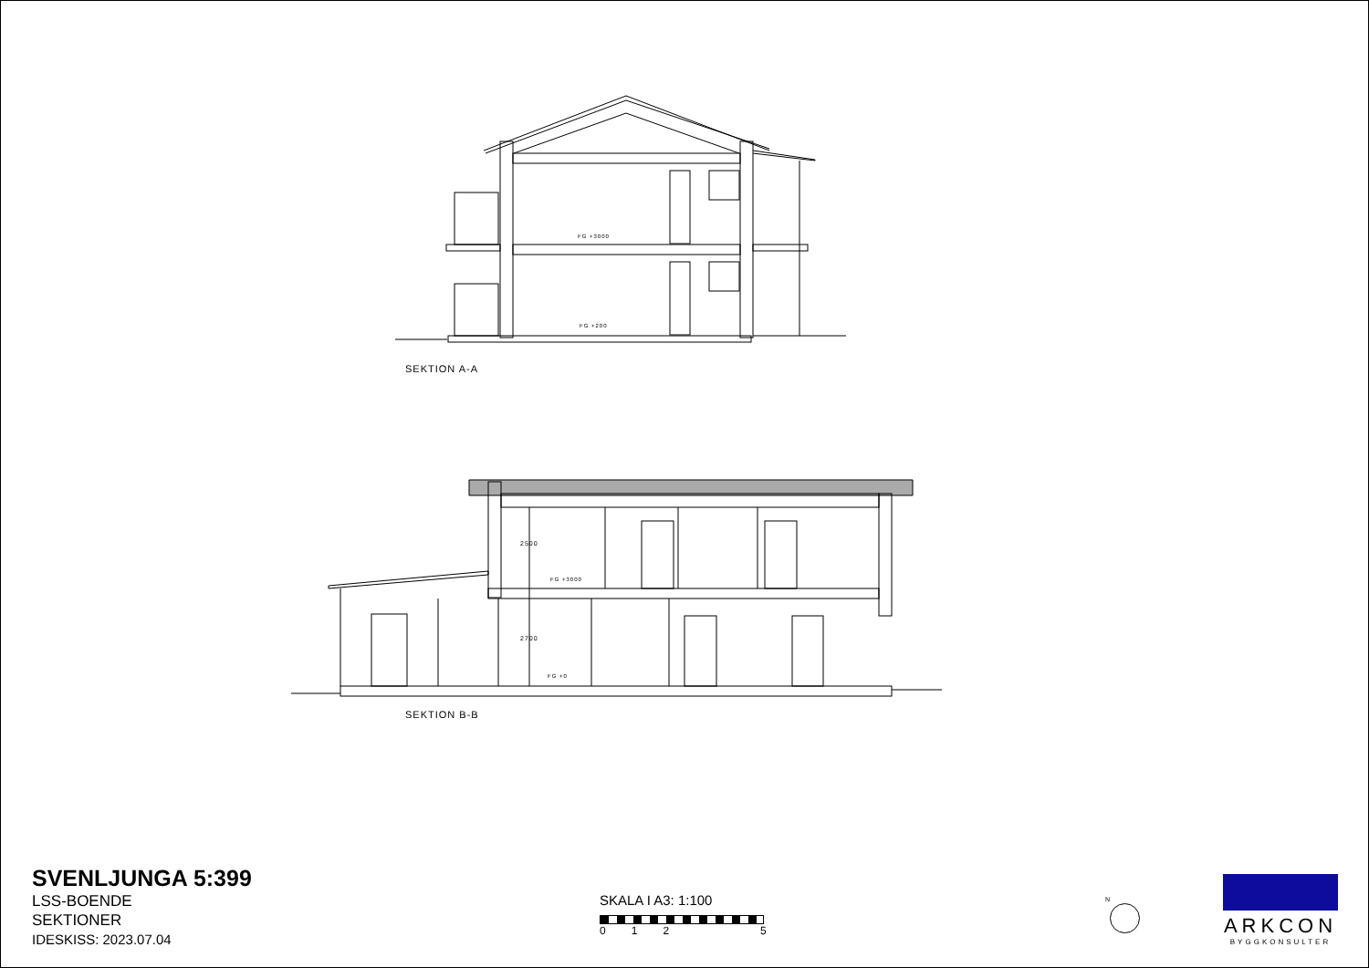SEKTION A-A
SEKTION B-B
FG +3000
FG +200
FG +3000
FG +0
2500
2700
SVENLJUNGA 5:399
LSS-BOENDE
SEKTIONER
IDESKISS: 2023.07.04
SKALA I A3: 1:100
0125
N
ARKCON
BYGGKONSULTER